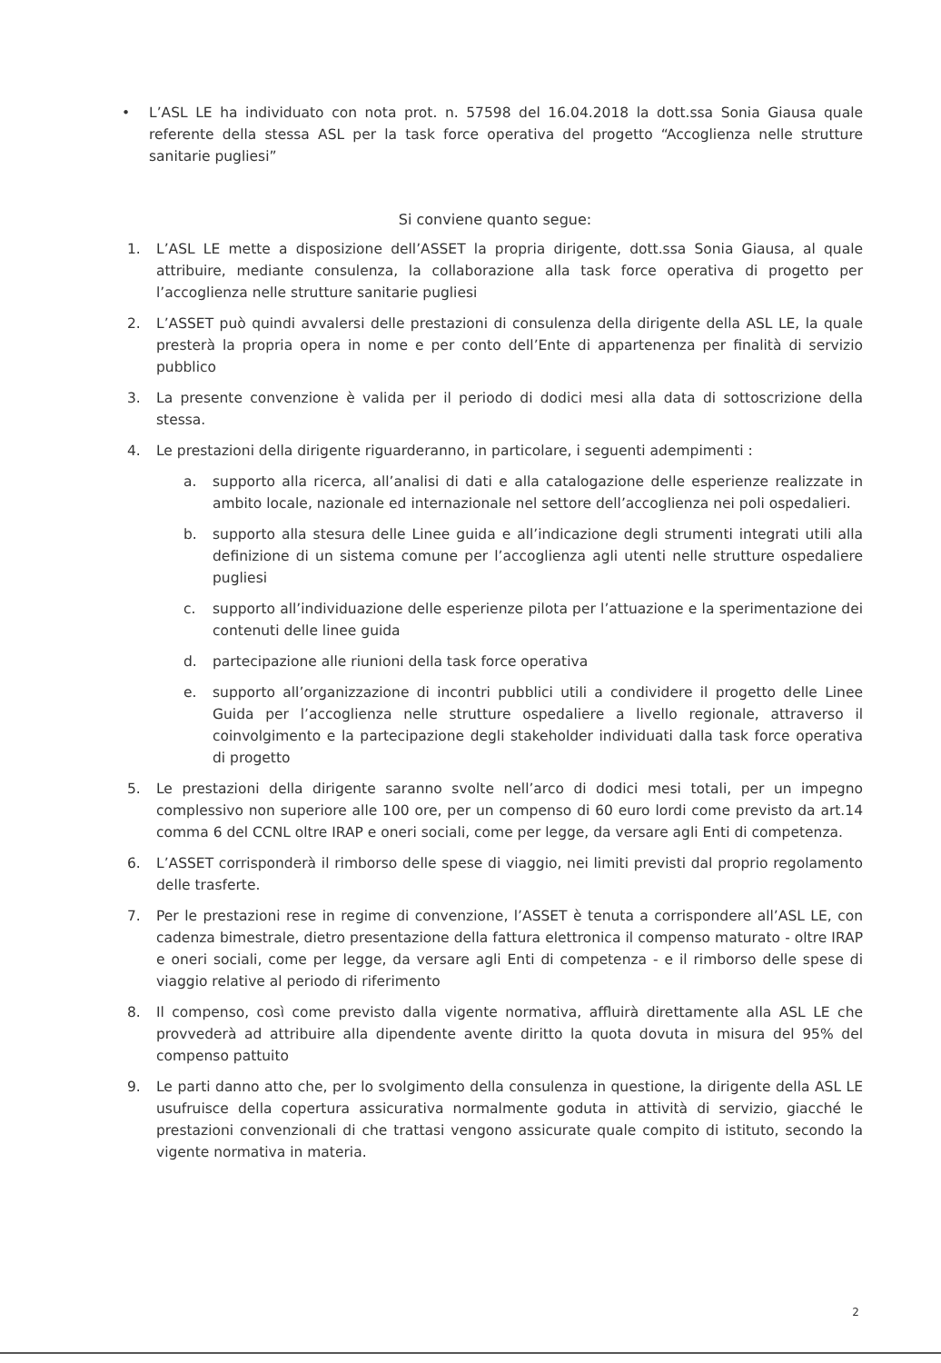• L’ASL LE ha individuato con nota prot. n. 57598 del 16.04.2018 la dott.ssa Sonia Giausa quale referente della stessa ASL per la task force operativa del progetto “Accoglienza nelle strutture sanitarie pugliesi”
Si conviene quanto segue:
1. L’ASL LE mette a disposizione dell’ASSET la propria dirigente, dott.ssa Sonia Giausa, al quale attribuire, mediante consulenza, la collaborazione alla task force operativa di progetto per l’accoglienza nelle strutture sanitarie pugliesi
2. L’ASSET può quindi avvalersi delle prestazioni di consulenza della dirigente della ASL LE, la quale presterà la propria opera in nome e per conto dell’Ente di appartenenza per finalità di servizio pubblico
3. La presente convenzione è valida per il periodo di dodici mesi alla data di sottoscrizione della stessa.
4. Le prestazioni della dirigente riguarderanno, in particolare, i seguenti adempimenti :
a. supporto alla ricerca, all’analisi di dati e alla catalogazione delle esperienze realizzate in ambito locale, nazionale ed internazionale nel settore dell’accoglienza nei poli ospedalieri.
b. supporto alla stesura delle Linee guida e all’indicazione degli strumenti integrati utili alla definizione di un sistema comune per l’accoglienza agli utenti nelle strutture ospedaliere pugliesi
c. supporto all’individuazione delle esperienze pilota per l’attuazione e la sperimentazione dei contenuti delle linee guida
d. partecipazione alle riunioni della task force operativa
e. supporto all’organizzazione di incontri pubblici utili a condividere il progetto delle Linee Guida per l’accoglienza nelle strutture ospedaliere a livello regionale, attraverso il coinvolgimento e la partecipazione degli stakeholder individuati dalla task force operativa di progetto
5. Le prestazioni della dirigente saranno svolte nell’arco di dodici mesi totali, per un impegno complessivo non superiore alle 100 ore, per un compenso di 60 euro lordi come previsto da art.14 comma 6 del CCNL oltre IRAP e oneri sociali, come per legge, da versare agli Enti di competenza.
6. L’ASSET corrisponderà il rimborso delle spese di viaggio, nei limiti previsti dal proprio regolamento delle trasferte.
7. Per le prestazioni rese in regime di convenzione, l’ASSET è tenuta a corrispondere all’ASL LE, con cadenza bimestrale, dietro presentazione della fattura elettronica il compenso maturato - oltre IRAP e oneri sociali, come per legge, da versare agli Enti di competenza - e il rimborso delle spese di viaggio relative al periodo di riferimento
8. Il compenso, così come previsto dalla vigente normativa, affluirà direttamente alla ASL LE che provvederà ad attribuire alla dipendente avente diritto la quota dovuta in misura del 95% del compenso pattuito
9. Le parti danno atto che, per lo svolgimento della consulenza in questione, la dirigente della ASL LE usufruisce della copertura assicurativa normalmente goduta in attività di servizio, giacché le prestazioni convenzionali di che trattasi vengono assicurate quale compito di istituto, secondo la vigente normativa in materia.
2